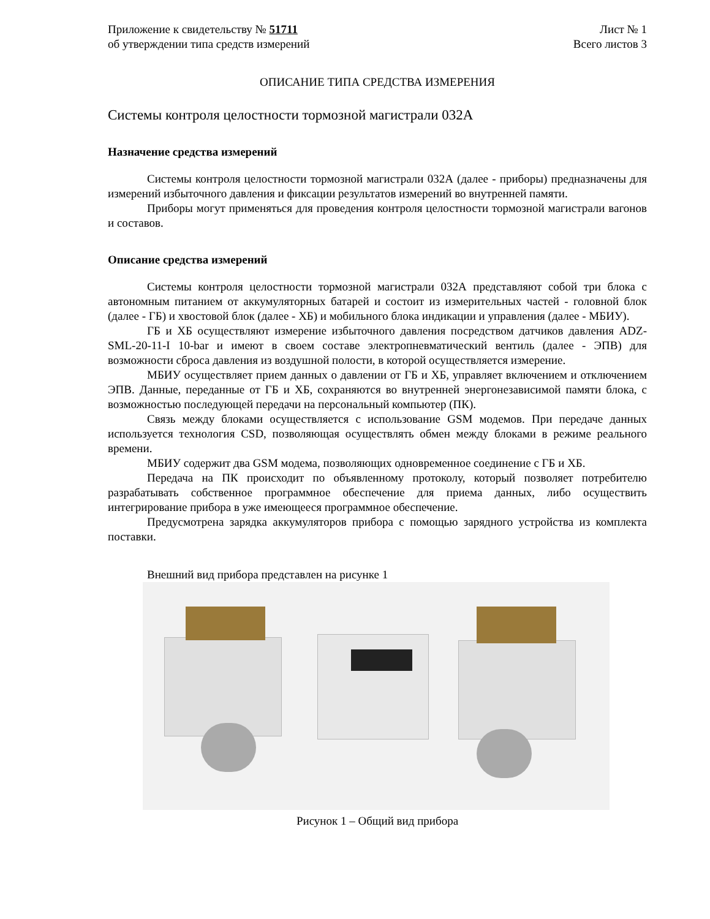Приложение к свидетельству № 51711
об утверждении типа средств измерений
Лист № 1
Всего листов 3
ОПИСАНИЕ ТИПА СРЕДСТВА ИЗМЕРЕНИЯ
Системы контроля целостности тормозной магистрали 032А
Назначение средства измерений
Системы контроля целостности тормозной магистрали 032А (далее - приборы) предназначены для измерений избыточного давления и фиксации результатов измерений во внутренней памяти.
Приборы могут применяться для проведения контроля целостности тормозной магистрали вагонов и составов.
Описание средства измерений
Системы контроля целостности тормозной магистрали 032А представляют собой три блока с автономным питанием от аккумуляторных батарей и состоит из измерительных частей - головной блок (далее - ГБ) и хвостовой блок (далее - ХБ) и мобильного блока индикации и управления (далее - МБИУ).
ГБ и ХБ осуществляют измерение избыточного давления посредством датчиков давления ADZ-SML-20-11-I 10-bar и имеют в своем составе электропневматический вентиль (далее - ЭПВ) для возможности сброса давления из воздушной полости, в которой осуществляется измерение.
МБИУ осуществляет прием данных о давлении от ГБ и ХБ, управляет включением и отключением ЭПВ. Данные, переданные от ГБ и ХБ, сохраняются во внутренней энергонезависимой памяти блока, с возможностью последующей передачи на персональный компьютер (ПК).
Связь между блоками осуществляется с использование GSM модемов. При передаче данных используется технология CSD, позволяющая осуществлять обмен между блоками в режиме реального времени.
МБИУ содержит два GSM модема, позволяющих одновременное соединение с ГБ и ХБ.
Передача на ПК происходит по объявленному протоколу, который позволяет потребителю разрабатывать собственное программное обеспечение для приема данных, либо осуществить интегрирование прибора в уже имеющееся программное обеспечение.
Предусмотрена зарядка аккумуляторов прибора с помощью зарядного устройства из комплекта поставки.
Внешний вид прибора представлен на рисунке 1
Рисунок 1 – Общий вид прибора